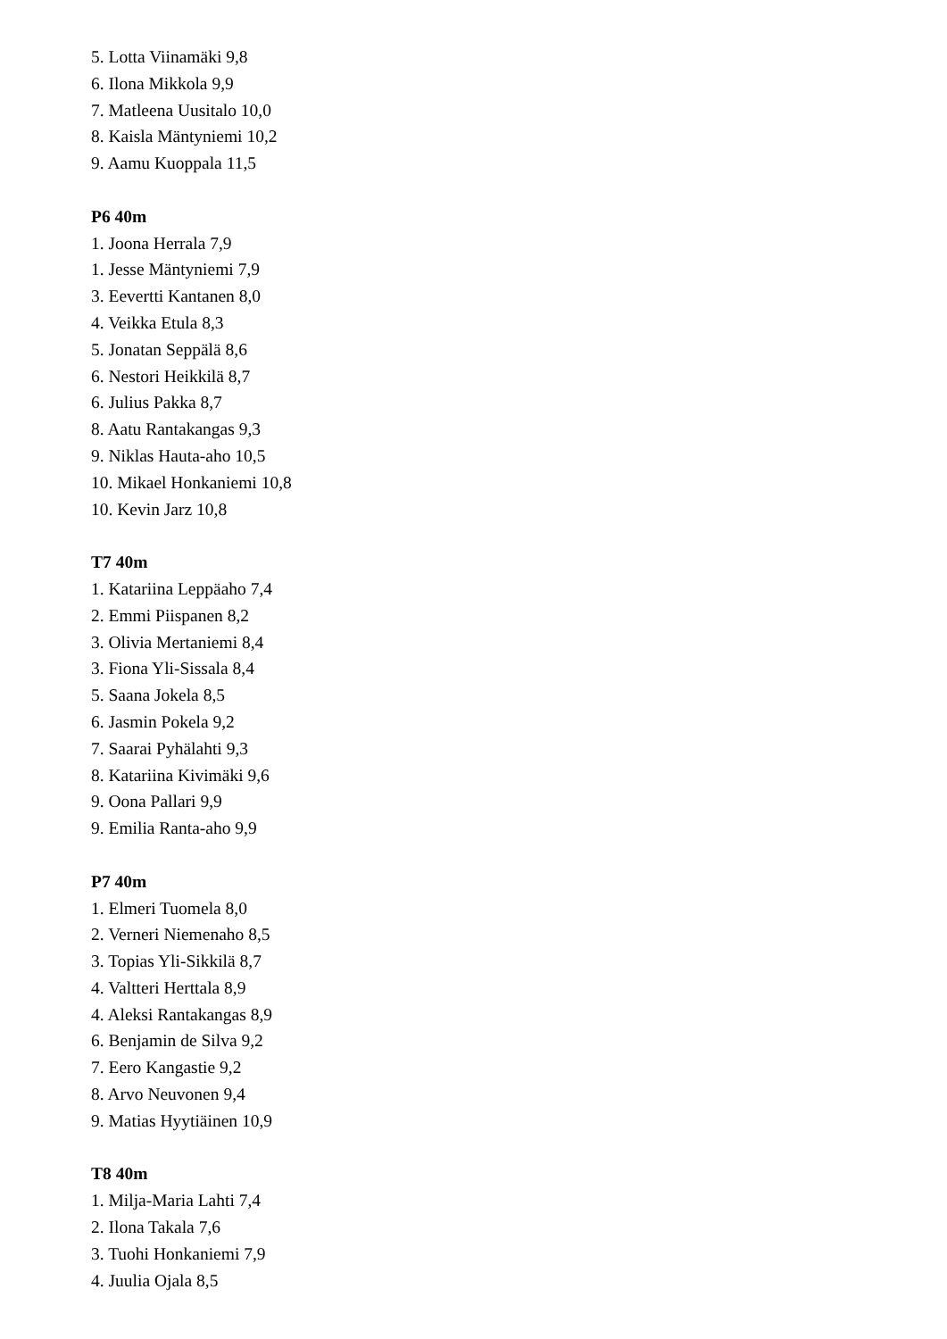5. Lotta Viinamäki 9,8
6. Ilona Mikkola 9,9
7. Matleena Uusitalo 10,0
8. Kaisla Mäntyniemi 10,2
9. Aamu Kuoppala 11,5
P6 40m
1. Joona Herrala 7,9
1. Jesse Mäntyniemi 7,9
3. Eevertti Kantanen 8,0
4. Veikka Etula 8,3
5. Jonatan Seppälä 8,6
6. Nestori Heikkilä 8,7
6. Julius Pakka 8,7
8. Aatu Rantakangas 9,3
9. Niklas Hauta-aho 10,5
10. Mikael Honkaniemi 10,8
10. Kevin Jarz 10,8
T7 40m
1. Katariina Leppäaho 7,4
2. Emmi Piispanen 8,2
3. Olivia Mertaniemi 8,4
3. Fiona Yli-Sissala 8,4
5. Saana Jokela 8,5
6. Jasmin Pokela 9,2
7. Saarai Pyhälahti 9,3
8. Katariina Kivimäki 9,6
9. Oona Pallari 9,9
9. Emilia Ranta-aho 9,9
P7 40m
1. Elmeri Tuomela 8,0
2. Verneri Niemenaho 8,5
3. Topias Yli-Sikkilä 8,7
4. Valtteri Herttala 8,9
4. Aleksi Rantakangas 8,9
6. Benjamin de Silva 9,2
7. Eero Kangastie 9,2
8. Arvo Neuvonen 9,4
9. Matias Hyytiäinen 10,9
T8 40m
1. Milja-Maria Lahti 7,4
2. Ilona Takala 7,6
3. Tuohi Honkaniemi 7,9
4. Juulia Ojala 8,5